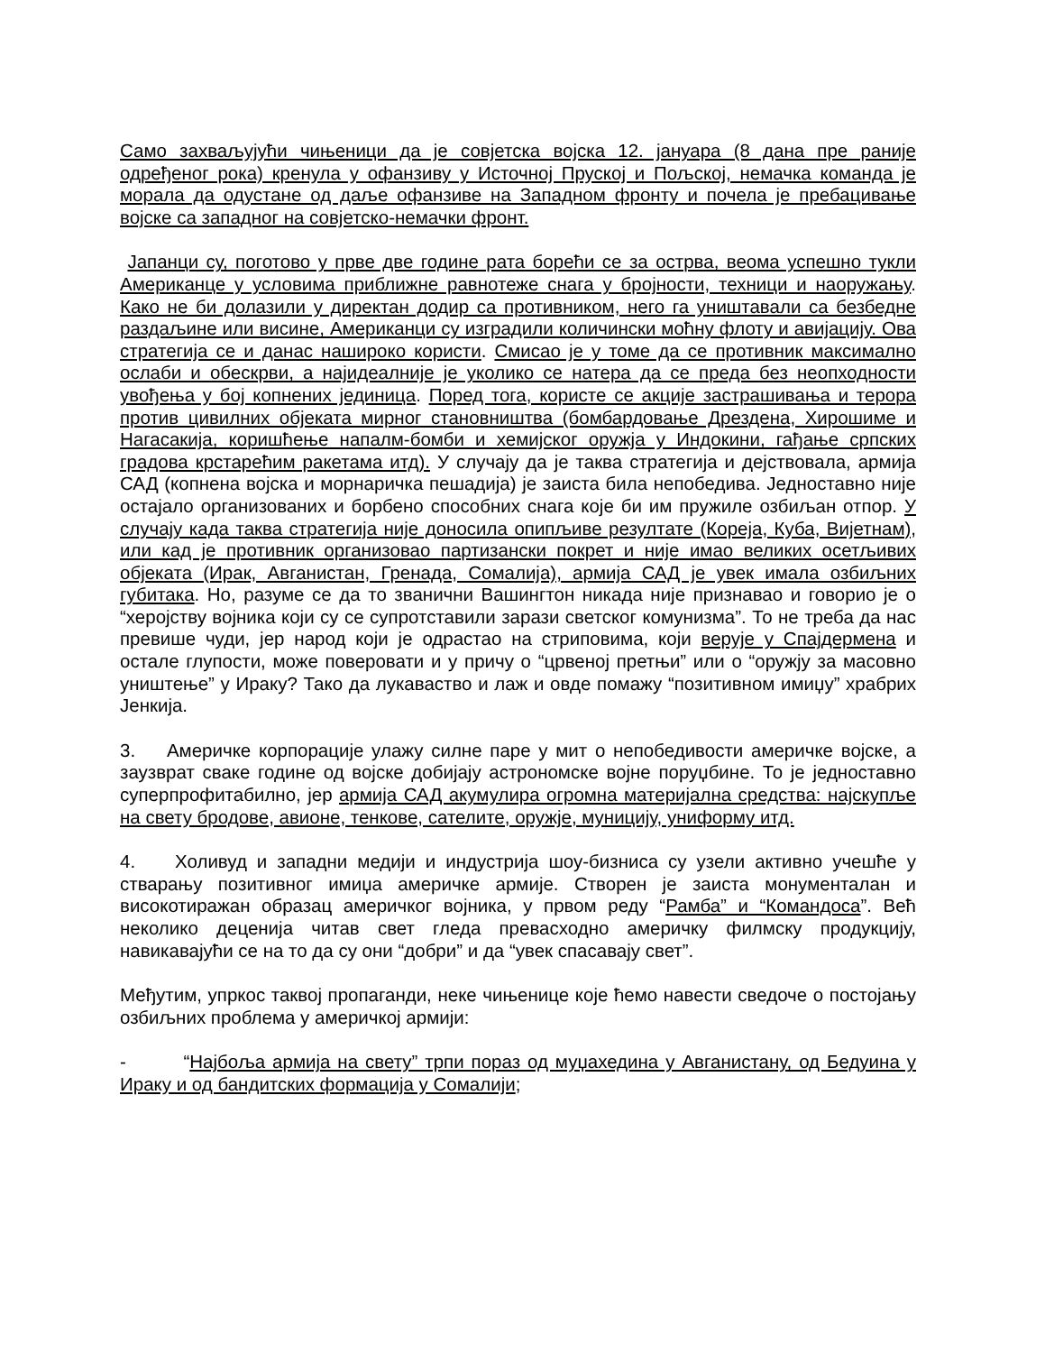Само захваљујући чињеници да је совјетска војска 12. јануара (8 дана пре раније одређеног рока) кренула у офанзиву у Источној Пруској и Пољској, немачка команда је морала да одустане од даље офанзиве на Западном фронту и почела је пребацивање војске са западног на совјетско-немачки фронт.
Јапанци су, поготово у прве две године рата борећи се за острва, веома успешно тукли Американце у условима приближне равнотеже снага у бројности, техници и наоружању. Како не би долазили у директан додир са противником, него га уништавали са безбедне раздаљине или висине, Американци су изградили количински моћну флоту и авијацију. Ова стратегија се и данас нашироко користи. Смисао је у томе да се противник максимално ослаби и обескрви, а најидеалније је уколико се натера да се преда без неопходности увођења у бој копнених јединица. Поред тога, користе се акције застрашивања и терора против цивилних објеката мирног становништва (бомбардовање Дрездена, Хирошиме и Нагасакија, коришћење напалм-бомби и хемијског оружја у Индокини, гађање српских градова крстарећим ракетама итд). У случају да је таква стратегија и дејствовала, армија САД (копнена војска и морнаричка пешадија) је заиста била непобедива. Једноставно није остајало организованих и борбено способних снага које би им пружиле озбиљан отпор. У случају када таква стратегија није доносила опипљиве резултате (Кореја, Куба, Вијетнам), или кад је противник организовао партизански покрет и није имао великих осетљивих објеката (Ирак, Авганистан, Гренада, Сомалија), армија САД је увек имала озбиљних губитака. Но, разуме се да то званични Вашингтон никада није признавао и говорио је о “херојству војника који су се супротставили зарази светског комунизма”. То не треба да нас превише чуди, јер народ који је одрастао на стриповима, који верује у Спајдермена и остале глупости, може поверовати и у причу о “црвеној претњи” или о “оружју за масовно уништење” у Ираку? Тако да лукаваство и лаж и овде помажу “позитивном имиџу” храбрих Јенкија.
3. Америчке корпорације улажу силне паре у мит о непобедивости америчке војске, а заузврат сваке године од војске добијају астрономске војне поруџбине. То је једноставно суперпрофитабилно, јер армија САД акумулира огромна материјална средства: најскупље на свету бродове, авионе, тенкове, сателите, оружје, муницију, униформу итд.
4. Холивуд и западни медији и индустрија шоу-бизниса су узели активно учешће у стварању позитивног имиџа америчке армије. Створен је заиста монументалан и високотиражан образац америчког војника, у првом реду “Рамба” и “Командоса”. Већ неколико деценија читав свет гледа превасходно америчку филмску продукцију, навикавајући се на то да су они “добри” и да “увек спасавају свет”.
Међутим, упркос таквој пропаганди, неке чињенице које ћемо навести сведоче о постојању озбиљних проблема у америчкој армији:
- “Најбоља армија на свету” трпи пораз од муџахедина у Авганистану, од Бедуина у Ираку и од бандитских формација у Сомалији;